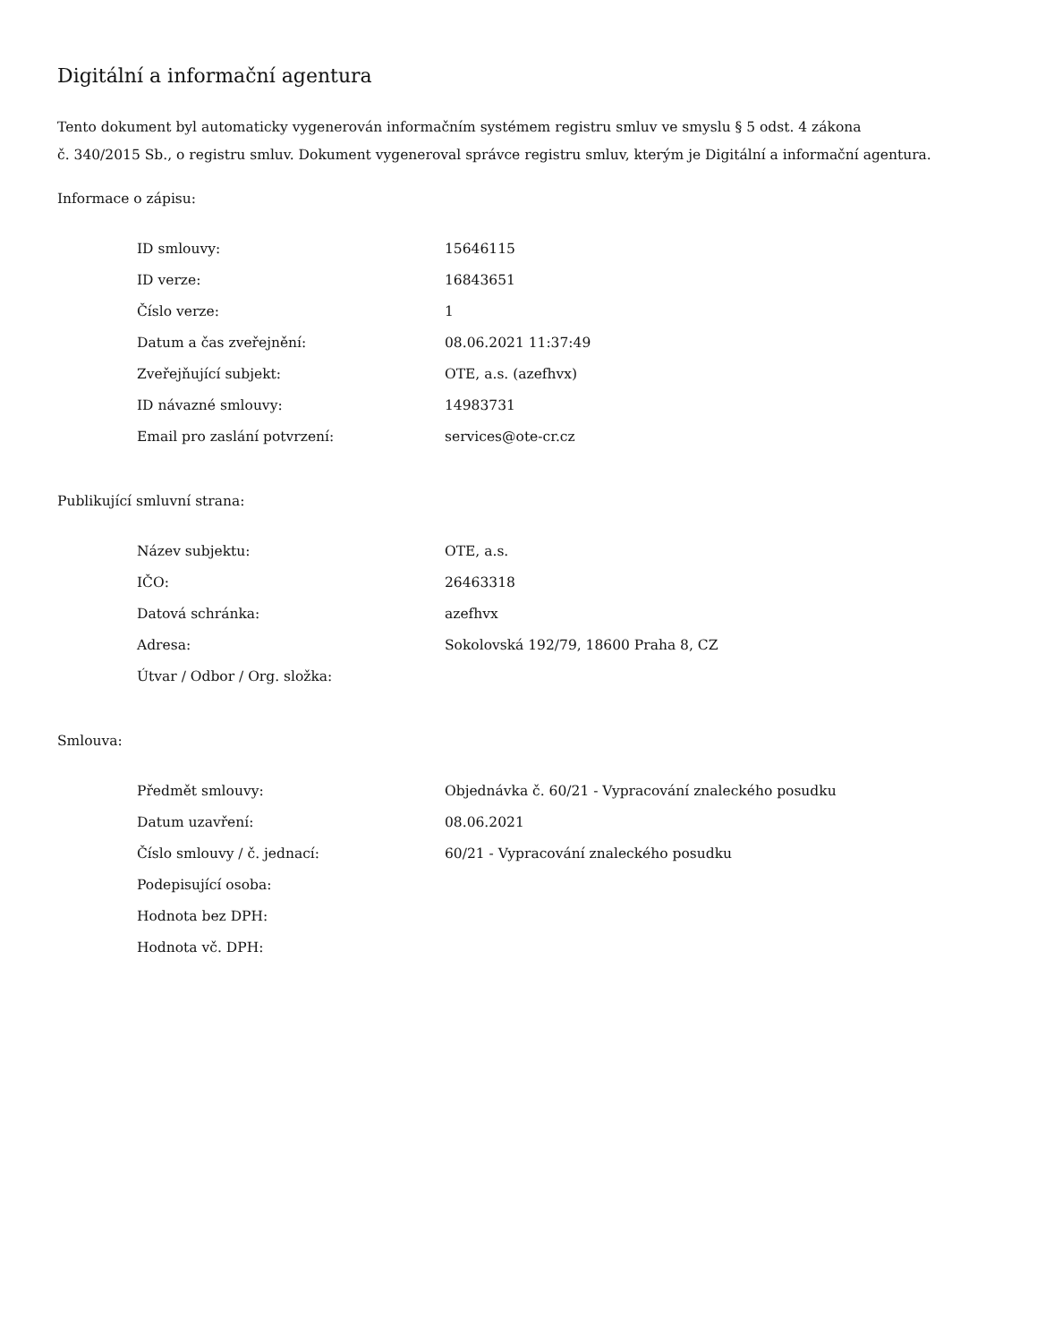Digitální a informační agentura
Tento dokument byl automaticky vygenerován informačním systémem registru smluv ve smyslu § 5 odst. 4 zákona
č. 340/2015 Sb., o registru smluv. Dokument vygeneroval správce registru smluv, kterým je Digitální a informační agentura.
Informace o zápisu:
| ID smlouvy: | 15646115 |
| ID verze: | 16843651 |
| Číslo verze: | 1 |
| Datum a čas zveřejnění: | 08.06.2021 11:37:49 |
| Zveřejňující subjekt: | OTE, a.s. (azefhvx) |
| ID návazné smlouvy: | 14983731 |
| Email pro zaslání potvrzení: | services@ote-cr.cz |
Publikující smluvní strana:
| Název subjektu: | OTE, a.s. |
| IČO: | 26463318 |
| Datová schránka: | azefhvx |
| Adresa: | Sokolovská 192/79, 18600 Praha 8, CZ |
| Útvar / Odbor / Org. složka: | |
Smlouva:
| Předmět smlouvy: | Objednávka č. 60/21 - Vypracování znaleckého posudku |
| Datum uzavření: | 08.06.2021 |
| Číslo smlouvy / č. jednací: | 60/21 - Vypracování znaleckého posudku |
| Podepisující osoba: | |
| Hodnota bez DPH: | |
| Hodnota vč. DPH: | |